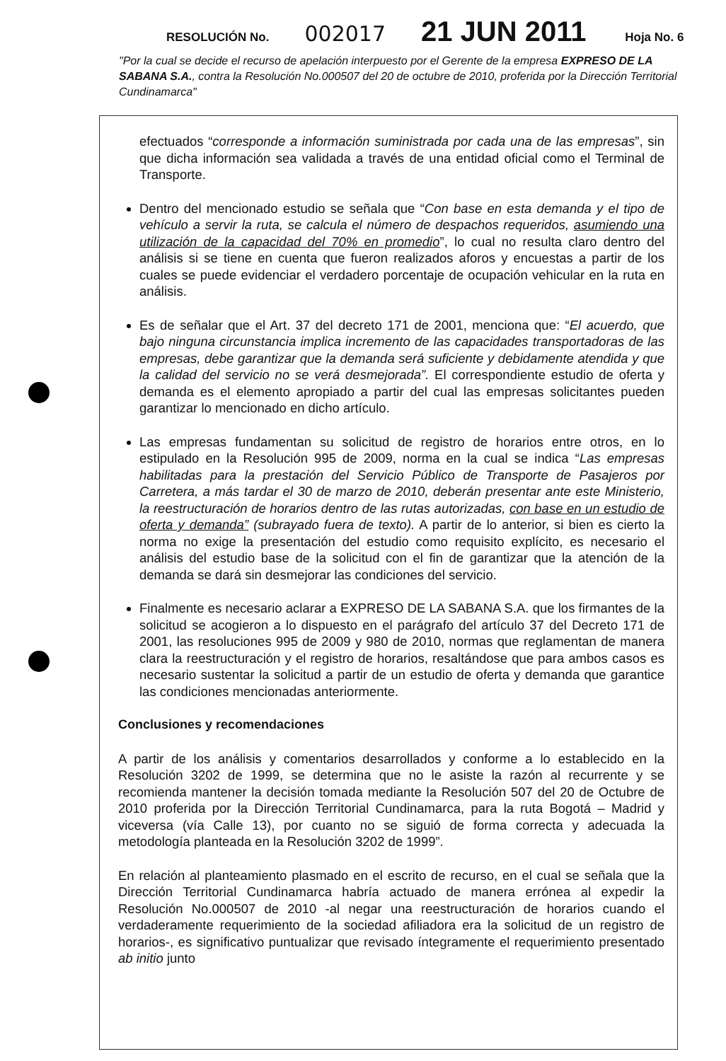RESOLUCIÓN No. 002017 21 JUN 2011 Hoja No. 6
"Por la cual se decide el recurso de apelación interpuesto por el Gerente de la empresa EXPRESO DE LA SABANA S.A., contra la Resolución No.000507 del 20 de octubre de 2010, proferida por la Dirección Territorial Cundinamarca"
efectuados “corresponde a información suministrada por cada una de las empresas”, sin que dicha información sea validada a través de una entidad oficial como el Terminal de Transporte.
Dentro del mencionado estudio se señala que “Con base en esta demanda y el tipo de vehículo a servir la ruta, se calcula el número de despachos requeridos, asumiendo una utilización de la capacidad del 70% en promedio”, lo cual no resulta claro dentro del análisis si se tiene en cuenta que fueron realizados aforos y encuestas a partir de los cuales se puede evidenciar el verdadero porcentaje de ocupación vehicular en la ruta en análisis.
Es de señalar que el Art. 37 del decreto 171 de 2001, menciona que: “El acuerdo, que bajo ninguna circunstancia implica incremento de las capacidades transportadoras de las empresas, debe garantizar que la demanda será suficiente y debidamente atendida y que la calidad del servicio no se verá desmejorada”. El correspondiente estudio de oferta y demanda es el elemento apropiado a partir del cual las empresas solicitantes pueden garantizar lo mencionado en dicho artículo.
Las empresas fundamentan su solicitud de registro de horarios entre otros, en lo estipulado en la Resolución 995 de 2009, norma en la cual se indica “Las empresas habilitadas para la prestación del Servicio Público de Transporte de Pasajeros por Carretera, a más tardar el 30 de marzo de 2010, deberán presentar ante este Ministerio, la reestructuración de horarios dentro de las rutas autorizadas, con base en un estudio de oferta y demanda” (subrayado fuera de texto). A partir de lo anterior, si bien es cierto la norma no exige la presentación del estudio como requisito explícito, es necesario el análisis del estudio base de la solicitud con el fin de garantizar que la atención de la demanda se dará sin desmejorar las condiciones del servicio.
Finalmente es necesario aclarar a EXPRESO DE LA SABANA S.A. que los firmantes de la solicitud se acogieron a lo dispuesto en el parágrafo del artículo 37 del Decreto 171 de 2001, las resoluciones 995 de 2009 y 980 de 2010, normas que reglamentan de manera clara la reestructuración y el registro de horarios, resaltándose que para ambos casos es necesario sustentar la solicitud a partir de un estudio de oferta y demanda que garantice las condiciones mencionadas anteriormente.
Conclusiones y recomendaciones
A partir de los análisis y comentarios desarrollados y conforme a lo establecido en la Resolución 3202 de 1999, se determina que no le asiste la razón al recurrente y se recomienda mantener la decisión tomada mediante la Resolución 507 del 20 de Octubre de 2010 proferida por la Dirección Territorial Cundinamarca, para la ruta Bogotá – Madrid y viceversa (vía Calle 13), por cuanto no se siguió de forma correcta y adecuada la metodología planteada en la Resolución 3202 de 1999”.
En relación al planteamiento plasmado en el escrito de recurso, en el cual se señala que la Dirección Territorial Cundinamarca habría actuado de manera errónea al expedir la Resolución No.000507 de 2010 -al negar una reestructuración de horarios cuando el verdaderamente requerimiento de la sociedad afiliadora era la solicitud de un registro de horarios-, es significativo puntualizar que revisado íntegramente el requerimiento presentado ab initio junto